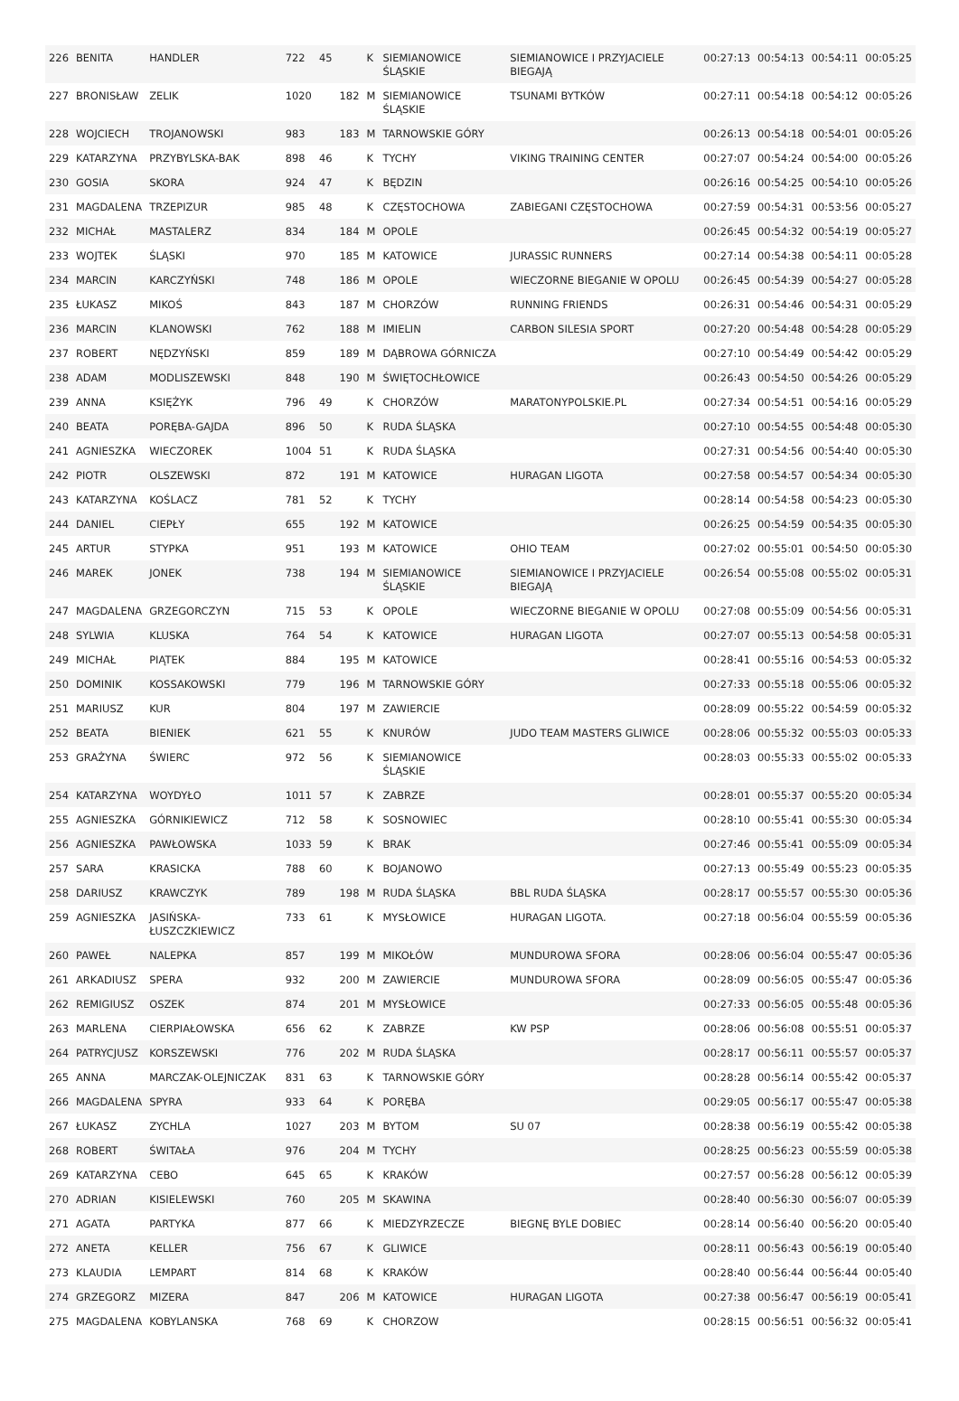| 226 | BENITA | HANDLER | 722 | 45 | | K | SIEMIANOWICE ŚLĄSKIE | SIEMIANOWICE I PRZYJACIELE BIEGAJĄ | 00:27:13 | 00:54:13 | 00:54:11 | 00:05:25 |
| 227 | BRONISŁAW | ZELIK | 1020 | | 182 | M | SIEMIANOWICE ŚLĄSKIE | TSUNAMI BYTKÓW | 00:27:11 | 00:54:18 | 00:54:12 | 00:05:26 |
| 228 | WOJCIECH | TROJANOWSKI | 983 | | 183 | M | TARNOWSKIE GÓRY | | 00:26:13 | 00:54:18 | 00:54:01 | 00:05:26 |
| 229 | KATARZYNA | PRZYBYLSKA-BAK | 898 | 46 | | K | TYCHY | VIKING TRAINING CENTER | 00:27:07 | 00:54:24 | 00:54:00 | 00:05:26 |
| 230 | GOSIA | SKORA | 924 | 47 | | K | BĘDZIN | | 00:26:16 | 00:54:25 | 00:54:10 | 00:05:26 |
| 231 | MAGDALENA | TRZEPIZUR | 985 | 48 | | K | CZĘSTOCHOWA | ZABIEGANI CZĘSTOCHOWA | 00:27:59 | 00:54:31 | 00:53:56 | 00:05:27 |
| 232 | MICHAŁ | MASTALERZ | 834 | | 184 | M | OPOLE | | 00:26:45 | 00:54:32 | 00:54:19 | 00:05:27 |
| 233 | WOJTEK | ŚLĄSKI | 970 | | 185 | M | KATOWICE | JURASSIC RUNNERS | 00:27:14 | 00:54:38 | 00:54:11 | 00:05:28 |
| 234 | MARCIN | KARCZYŃSKI | 748 | | 186 | M | OPOLE | WIECZORNE BIEGANIE W OPOLU | 00:26:45 | 00:54:39 | 00:54:27 | 00:05:28 |
| 235 | ŁUKASZ | MIKOŚ | 843 | | 187 | M | CHORZÓW | RUNNING FRIENDS | 00:26:31 | 00:54:46 | 00:54:31 | 00:05:29 |
| 236 | MARCIN | KLANOWSKI | 762 | | 188 | M | IMIELIN | CARBON SILESIA SPORT | 00:27:20 | 00:54:48 | 00:54:28 | 00:05:29 |
| 237 | ROBERT | NĘDZYŃSKI | 859 | | 189 | M | DĄBROWA GÓRNICZA | | 00:27:10 | 00:54:49 | 00:54:42 | 00:05:29 |
| 238 | ADAM | MODLISZEWSKI | 848 | | 190 | M | ŚWIĘTOCHŁOWICE | | 00:26:43 | 00:54:50 | 00:54:26 | 00:05:29 |
| 239 | ANNA | KSIĘŻYK | 796 | 49 | | K | CHORZÓW | MARATONYPOLSKIE.PL | 00:27:34 | 00:54:51 | 00:54:16 | 00:05:29 |
| 240 | BEATA | PORĘBA-GAJDA | 896 | 50 | | K | RUDA ŚLĄSKA | | 00:27:10 | 00:54:55 | 00:54:48 | 00:05:30 |
| 241 | AGNIESZKA | WIECZOREK | 1004 | 51 | | K | RUDA ŚLĄSKA | | 00:27:31 | 00:54:56 | 00:54:40 | 00:05:30 |
| 242 | PIOTR | OLSZEWSKI | 872 | | 191 | M | KATOWICE | HURAGAN LIGOTA | 00:27:58 | 00:54:57 | 00:54:34 | 00:05:30 |
| 243 | KATARZYNA | KOŚLACZ | 781 | 52 | | K | TYCHY | | 00:28:14 | 00:54:58 | 00:54:23 | 00:05:30 |
| 244 | DANIEL | CIEPŁY | 655 | | 192 | M | KATOWICE | | 00:26:25 | 00:54:59 | 00:54:35 | 00:05:30 |
| 245 | ARTUR | STYPKA | 951 | | 193 | M | KATOWICE | OHIO TEAM | 00:27:02 | 00:55:01 | 00:54:50 | 00:05:30 |
| 246 | MAREK | JONEK | 738 | | 194 | M | SIEMIANOWICE ŚLĄSKIE | SIEMIANOWICE I PRZYJACIELE BIEGAJĄ | 00:26:54 | 00:55:08 | 00:55:02 | 00:05:31 |
| 247 | MAGDALENA | GRZEGORCZYN | 715 | 53 | | K | OPOLE | WIECZORNE BIEGANIE W OPOLU | 00:27:08 | 00:55:09 | 00:54:56 | 00:05:31 |
| 248 | SYLWIA | KLUSKA | 764 | 54 | | K | KATOWICE | HURAGAN LIGOTA | 00:27:07 | 00:55:13 | 00:54:58 | 00:05:31 |
| 249 | MICHAŁ | PIĄTEK | 884 | | 195 | M | KATOWICE | | 00:28:41 | 00:55:16 | 00:54:53 | 00:05:32 |
| 250 | DOMINIK | KOSSAKOWSKI | 779 | | 196 | M | TARNOWSKIE GÓRY | | 00:27:33 | 00:55:18 | 00:55:06 | 00:05:32 |
| 251 | MARIUSZ | KUR | 804 | | 197 | M | ZAWIERCIE | | 00:28:09 | 00:55:22 | 00:54:59 | 00:05:32 |
| 252 | BEATA | BIENIEK | 621 | 55 | | K | KNURÓW | JUDO TEAM MASTERS GLIWICE | 00:28:06 | 00:55:32 | 00:55:03 | 00:05:33 |
| 253 | GRAŻYNA | ŚWIERC | 972 | 56 | | K | SIEMIANOWICE ŚLĄSKIE | | 00:28:03 | 00:55:33 | 00:55:02 | 00:05:33 |
| 254 | KATARZYNA | WOYDYŁO | 1011 | 57 | | K | ZABRZE | | 00:28:01 | 00:55:37 | 00:55:20 | 00:05:34 |
| 255 | AGNIESZKA | GÓRNIKIEWICZ | 712 | 58 | | K | SOSNOWIEC | | 00:28:10 | 00:55:41 | 00:55:30 | 00:05:34 |
| 256 | AGNIESZKA | PAWŁOWSKA | 1033 | 59 | | K | BRAK | | 00:27:46 | 00:55:41 | 00:55:09 | 00:05:34 |
| 257 | SARA | KRASICKA | 788 | 60 | | K | BOJANOWO | | 00:27:13 | 00:55:49 | 00:55:23 | 00:05:35 |
| 258 | DARIUSZ | KRAWCZYK | 789 | | 198 | M | RUDA ŚLĄSKA | BBL RUDA ŚLĄSKA | 00:28:17 | 00:55:57 | 00:55:30 | 00:05:36 |
| 259 | AGNIESZKA | JASIŃSKA-ŁUSZCZKIEWICZ | 733 | 61 | | K | MYSŁOWICE | HURAGAN LIGOTA. | 00:27:18 | 00:56:04 | 00:55:59 | 00:05:36 |
| 260 | PAWEŁ | NALEPKA | 857 | | 199 | M | MIKOŁÓW | MUNDUROWA SFORA | 00:28:06 | 00:56:04 | 00:55:47 | 00:05:36 |
| 261 | ARKADIUSZ | SPERA | 932 | | 200 | M | ZAWIERCIE | MUNDUROWA SFORA | 00:28:09 | 00:56:05 | 00:55:47 | 00:05:36 |
| 262 | REMIGIUSZ | OSZEK | 874 | | 201 | M | MYSŁOWICE | | 00:27:33 | 00:56:05 | 00:55:48 | 00:05:36 |
| 263 | MARLENA | CIERPIAŁOWSKA | 656 | 62 | | K | ZABRZE | KW PSP | 00:28:06 | 00:56:08 | 00:55:51 | 00:05:37 |
| 264 | PATRYCJUSZ | KORSZEWSKI | 776 | | 202 | M | RUDA ŚLĄSKA | | 00:28:17 | 00:56:11 | 00:55:57 | 00:05:37 |
| 265 | ANNA | MARCZAK-OLEJNICZAK | 831 | 63 | | K | TARNOWSKIE GÓRY | | 00:28:28 | 00:56:14 | 00:55:42 | 00:05:37 |
| 266 | MAGDALENA | SPYRA | 933 | 64 | | K | PORĘBA | | 00:29:05 | 00:56:17 | 00:55:47 | 00:05:38 |
| 267 | ŁUKASZ | ZYCHLA | 1027 | | 203 | M | BYTOM | SU 07 | 00:28:38 | 00:56:19 | 00:55:42 | 00:05:38 |
| 268 | ROBERT | ŚWITAŁA | 976 | | 204 | M | TYCHY | | 00:28:25 | 00:56:23 | 00:55:59 | 00:05:38 |
| 269 | KATARZYNA | CEBO | 645 | 65 | | K | KRAKÓW | | 00:27:57 | 00:56:28 | 00:56:12 | 00:05:39 |
| 270 | ADRIAN | KISIELEWSKI | 760 | | 205 | M | SKAWINA | | 00:28:40 | 00:56:30 | 00:56:07 | 00:05:39 |
| 271 | AGATA | PARTYKA | 877 | 66 | | K | MIEDZYRZECZE | BIEGNĘ BYLE DOBIEC | 00:28:14 | 00:56:40 | 00:56:20 | 00:05:40 |
| 272 | ANETA | KELLER | 756 | 67 | | K | GLIWICE | | 00:28:11 | 00:56:43 | 00:56:19 | 00:05:40 |
| 273 | KLAUDIA | LEMPART | 814 | 68 | | K | KRAKÓW | | 00:28:40 | 00:56:44 | 00:56:44 | 00:05:40 |
| 274 | GRZEGORZ | MIZERA | 847 | | 206 | M | KATOWICE | HURAGAN LIGOTA | 00:27:38 | 00:56:47 | 00:56:19 | 00:05:41 |
| 275 | MAGDALENA | KOBYLANSKA | 768 | 69 | | K | CHORZOW | | 00:28:15 | 00:56:51 | 00:56:32 | 00:05:41 |